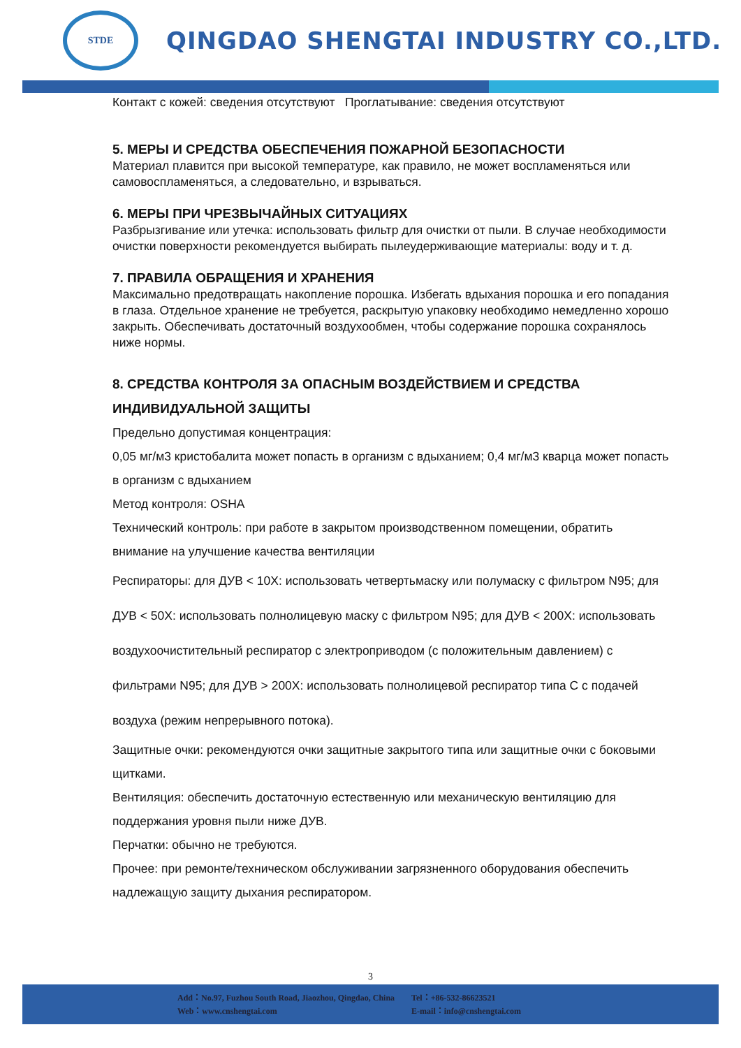STDE
QINGDAO SHENGTAI INDUSTRY CO.,LTD.
Контакт с кожей: сведения отсутствуют Проглатывание: сведения отсутствуют
5. МЕРЫ И СРЕДСТВА ОБЕСПЕЧЕНИЯ ПОЖАРНОЙ БЕЗОПАСНОСТИ
Материал плавится при высокой температуре, как правило, не может воспламеняться или самовоспламеняться, а следовательно, и взрываться.
6. МЕРЫ ПРИ ЧРЕЗВЫЧАЙНЫХ СИТУАЦИЯХ
Разбрызгивание или утечка: использовать фильтр для очистки от пыли. В случае необходимости очистки поверхности рекомендуется выбирать пылеудерживающие материалы: воду и т. д.
7. ПРАВИЛА ОБРАЩЕНИЯ И ХРАНЕНИЯ
Максимально предотвращать накопление порошка. Избегать вдыхания порошка и его попадания в глаза. Отдельное хранение не требуется, раскрытую упаковку необходимо немедленно хорошо закрыть. Обеспечивать достаточный воздухообмен, чтобы содержание порошка сохранялось ниже нормы.
8. СРЕДСТВА КОНТРОЛЯ ЗА ОПАСНЫМ ВОЗДЕЙСТВИЕМ И СРЕДСТВА ИНДИВИДУАЛЬНОЙ ЗАЩИТЫ
Предельно допустимая концентрация:
0,05 мг/м3 кристобалита может попасть в организм с вдыханием; 0,4 мг/м3 кварца может попасть в организм с вдыханием
Метод контроля: OSHA
Технический контроль: при работе в закрытом производственном помещении, обратить внимание на улучшение качества вентиляции
Респираторы: для ДУВ < 10X: использовать четвертьмаску или полумаску с фильтром N95; для ДУВ < 50X: использовать полнолицевую маску с фильтром N95; для ДУВ < 200X: использовать воздухоочистительный респиратор с электроприводом (с положительным давлением) с фильтрами N95; для ДУВ > 200X: использовать полнолицевой респиратор типа С с подачей воздуха (режим непрерывного потока).
Защитные очки: рекомендуются очки защитные закрытого типа или защитные очки с боковыми щитками.
Вентиляция: обеспечить достаточную естественную или механическую вентиляцию для поддержания уровня пыли ниже ДУВ.
Перчатки: обычно не требуются.
Прочее: при ремонте/техническом обслуживании загрязненного оборудования обеспечить надлежащую защиту дыхания респиратором.
3
Add：No.97, Fuzhou South Road, Jiaozhou, Qingdao, China
Web：www.cnshengtai.com
Tel：+86-532-86623521
E-mail：info@cnshengtai.com